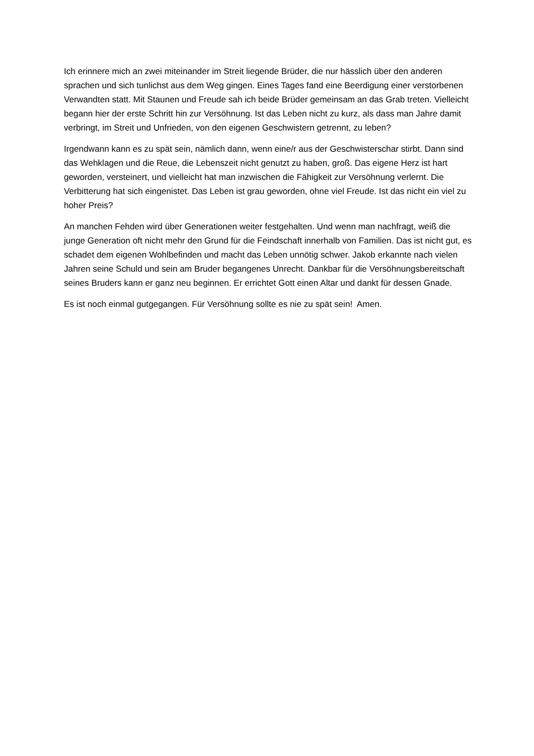Ich erinnere mich an zwei miteinander im Streit liegende Brüder, die nur hässlich über den anderen sprachen und sich tunlichst aus dem Weg gingen. Eines Tages fand eine Beerdigung einer verstorbenen Verwandten statt. Mit Staunen und Freude sah ich beide Brüder gemeinsam an das Grab treten. Vielleicht begann hier der erste Schritt hin zur Versöhnung. Ist das Leben nicht zu kurz, als dass man Jahre damit verbringt, im Streit und Unfrieden, von den eigenen Geschwistern getrennt, zu leben?
Irgendwann kann es zu spät sein, nämlich dann, wenn eine/r aus der Geschwisterschar stirbt. Dann sind das Wehklagen und die Reue, die Lebenszeit nicht genutzt zu haben, groß. Das eigene Herz ist hart geworden, versteinert, und vielleicht hat man inzwischen die Fähigkeit zur Versöhnung verlernt. Die Verbitterung hat sich eingenistet. Das Leben ist grau geworden, ohne viel Freude. Ist das nicht ein viel zu hoher Preis?
An manchen Fehden wird über Generationen weiter festgehalten. Und wenn man nachfragt, weiß die junge Generation oft nicht mehr den Grund für die Feindschaft innerhalb von Familien. Das ist nicht gut, es schadet dem eigenen Wohlbefinden und macht das Leben unnötig schwer. Jakob erkannte nach vielen Jahren seine Schuld und sein am Bruder begangenes Unrecht. Dankbar für die Versöhnungsbereitschaft seines Bruders kann er ganz neu beginnen. Er errichtet Gott einen Altar und dankt für dessen Gnade.
Es ist noch einmal gutgegangen. Für Versöhnung sollte es nie zu spät sein! Amen.